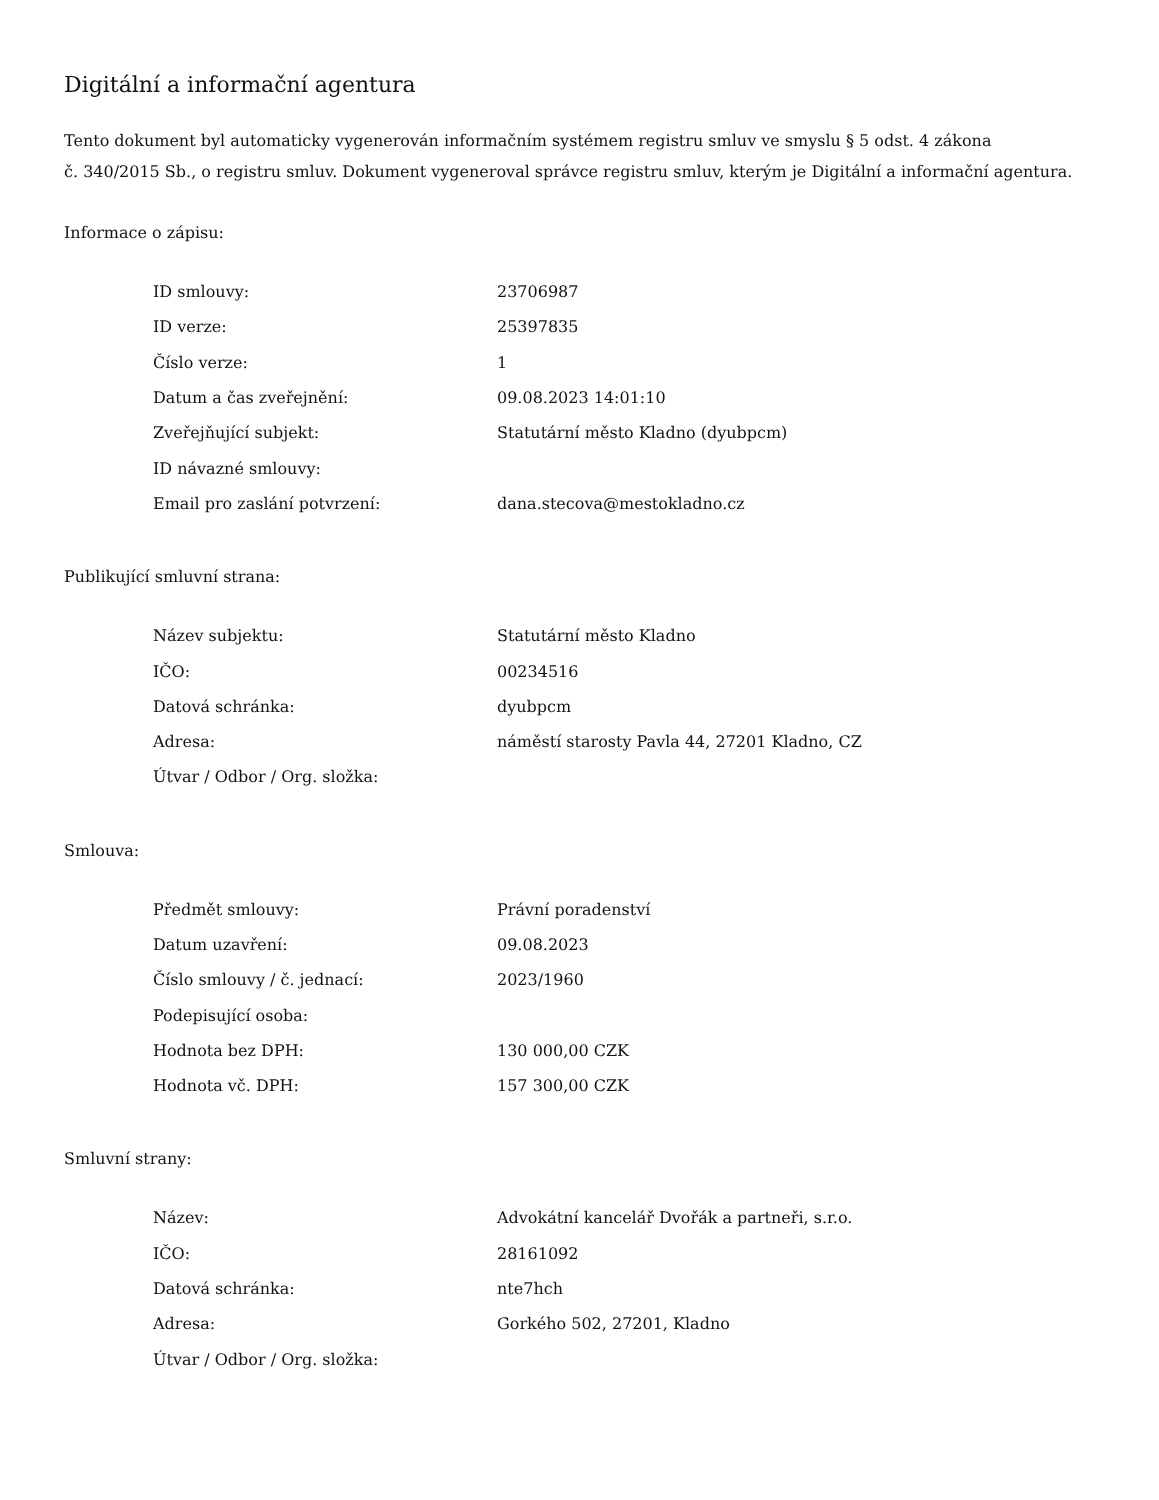Digitální a informační agentura
Tento dokument byl automaticky vygenerován informačním systémem registru smluv ve smyslu § 5 odst. 4 zákona
č. 340/2015 Sb., o registru smluv. Dokument vygeneroval správce registru smluv, kterým je Digitální a informační agentura.
Informace o zápisu:
| ID smlouvy: | 23706987 |
| ID verze: | 25397835 |
| Číslo verze: | 1 |
| Datum a čas zveřejnění: | 09.08.2023 14:01:10 |
| Zveřejňující subjekt: | Statutární město Kladno (dyubpcm) |
| ID návazné smlouvy: | |
| Email pro zaslání potvrzení: | dana.stecova@mestokladno.cz |
Publikující smluvní strana:
| Název subjektu: | Statutární město Kladno |
| IČO: | 00234516 |
| Datová schránka: | dyubpcm |
| Adresa: | náměstí starosty Pavla 44, 27201 Kladno, CZ |
| Útvar / Odbor / Org. složka: | |
Smlouva:
| Předmět smlouvy: | Právní poradenství |
| Datum uzavření: | 09.08.2023 |
| Číslo smlouvy / č. jednací: | 2023/1960 |
| Podepisující osoba: | |
| Hodnota bez DPH: | 130 000,00 CZK |
| Hodnota vč. DPH: | 157 300,00 CZK |
Smluvní strany:
| Název: | Advokátní kancelář Dvořák a partneři, s.r.o. |
| IČO: | 28161092 |
| Datová schránka: | nte7hch |
| Adresa: | Gorkého 502, 27201, Kladno |
| Útvar / Odbor / Org. složka: | |